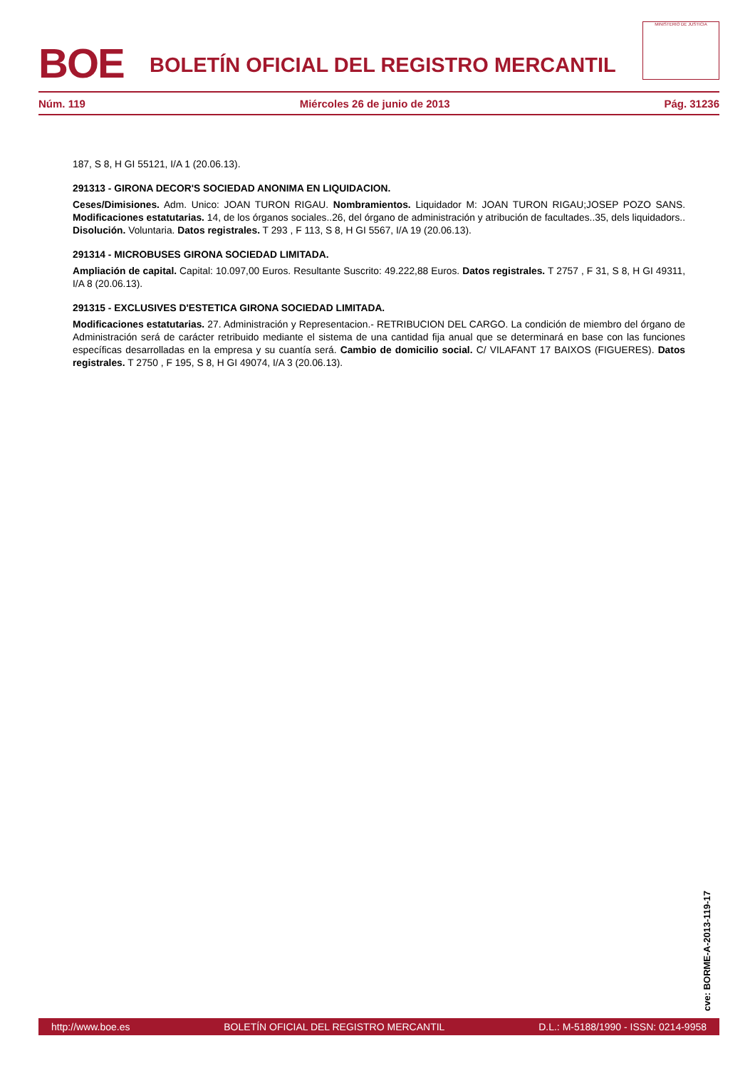BOE
BOLETÍN OFICIAL DEL REGISTRO MERCANTIL
MINISTERIO DE JUSTICIA
Núm. 119 Miércoles 26 de junio de 2013 Pág. 31236
187, S 8, H GI 55121, I/A 1 (20.06.13).
291313 - GIRONA DECOR'S SOCIEDAD ANONIMA EN LIQUIDACION.
Ceses/Dimisiones. Adm. Unico: JOAN TURON RIGAU. Nombramientos. Liquidador M: JOAN TURON RIGAU;JOSEP POZO SANS. Modificaciones estatutarias. 14, de los órganos sociales..26, del órgano de administración y atribución de facultades..35, dels liquidadors.. Disolución. Voluntaria. Datos registrales. T 293 , F 113, S 8, H GI 5567, I/A 19 (20.06.13).
291314 - MICROBUSES GIRONA SOCIEDAD LIMITADA.
Ampliación de capital. Capital: 10.097,00 Euros. Resultante Suscrito: 49.222,88 Euros. Datos registrales. T 2757 , F 31, S 8, H GI 49311, I/A 8 (20.06.13).
291315 - EXCLUSIVES D'ESTETICA GIRONA SOCIEDAD LIMITADA.
Modificaciones estatutarias. 27. Administración y Representacion.- RETRIBUCION DEL CARGO. La condición de miembro del órgano de Administración será de carácter retribuido mediante el sistema de una cantidad fija anual que se determinará en base con las funciones específicas desarrolladas en la empresa y su cuantía será. Cambio de domicilio social. C/ VILAFANT 17 BAIXOS (FIGUERES). Datos registrales. T 2750 , F 195, S 8, H GI 49074, I/A 3 (20.06.13).
cve: BORME-A-2013-119-17
http://www.boe.es BOLETÍN OFICIAL DEL REGISTRO MERCANTIL D.L.: M-5188/1990 - ISSN: 0214-9958